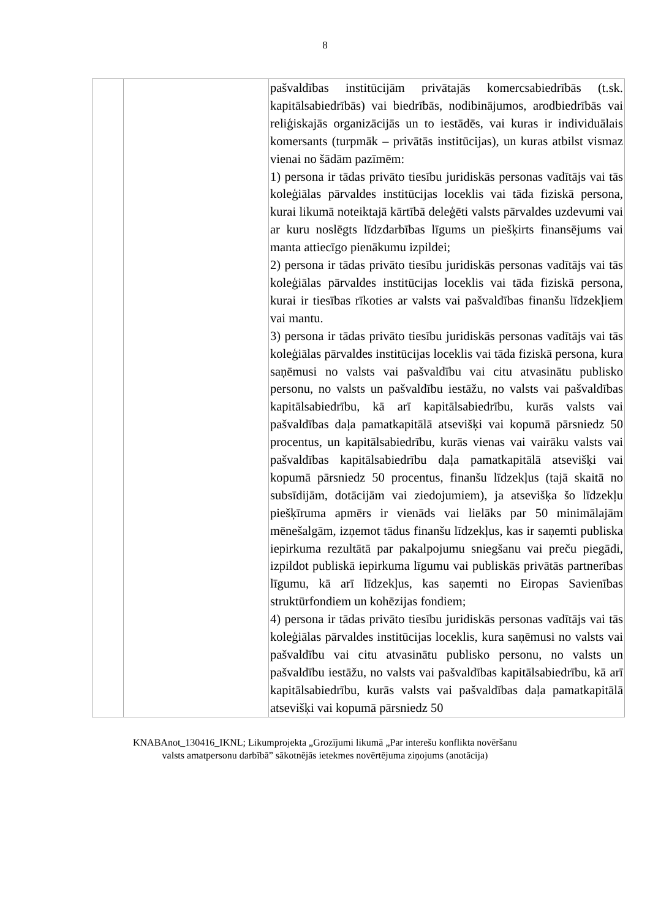8
| | | pašvaldības institūcijām privātajās komercsabiedrībās (t.sk. kapitālsabiedrībās) vai biedrībās, nodibinājumos, arodbiedrībās vai reliģiskajās organizācijās un to iestādēs, vai kuras ir individuālais komersants (turpmāk – privātās institūcijas), un kuras atbilst vismaz vienai no šādām pazīmēm: 1) persona ir tādas privāto tiesību juridiskās personas vadītājs vai tās koleģiālas pārvaldes institūcijas loceklis vai tāda fiziskā persona, kurai likumā noteiktajā kārtībā deleģēti valsts pārvaldes uzdevumi vai ar kuru noslēgts līdzdarbības līgums un piešķirts finansējums vai manta attiecīgo pienākumu izpildei; 2) persona ir tādas privāto tiesību juridiskās personas vadītājs vai tās koleģiālas pārvaldes institūcijas loceklis vai tāda fiziskā persona, kurai ir tiesības rīkoties ar valsts vai pašvaldības finanšu līdzekļiem vai mantu. 3) persona ir tādas privāto tiesību juridiskās personas vadītājs vai tās koleģiālas pārvaldes institūcijas loceklis vai tāda fiziskā persona, kura saņēmusi no valsts vai pašvaldību vai citu atvasinātu publisko personu, no valsts un pašvaldību iestāžu, no valsts vai pašvaldības kapitālsabiedrību, kā arī kapitālsabiedrību, kurās valsts vai pašvaldības daļa pamatkapitālā atsevišķi vai kopumā pārsniedz 50 procentus, un kapitālsabiedrību, kurās vienas vai vairāku valsts vai pašvaldības kapitālsabiedrību daļa pamatkapitālā atsevišķi vai kopumā pārsniedz 50 procentus, finanšu līdzekļus (tajā skaitā no subsīdijām, dotācijām vai ziedojumiem), ja atsevišķa šo līdzekļu piešķīruma apmērs ir vienāds vai lielāks par 50 minimālajām mēnešalgām, izņemot tādus finanšu līdzekļus, kas ir saņemti publiska iepirkuma rezultātā par pakalpojumu sniegšanu vai preču piegādi, izpildot publiskā iepirkuma līgumu vai publiskās privātās partnerības līgumu, kā arī līdzekļus, kas saņemti no Eiropas Savienības struktūrfondiem un kohēzijas fondiem; 4) persona ir tādas privāto tiesību juridiskās personas vadītājs vai tās koleģiālas pārvaldes institūcijas loceklis, kura saņēmusi no valsts vai pašvaldību vai citu atvasinātu publisko personu, no valsts un pašvaldību iestāžu, no valsts vai pašvaldības kapitālsabiedrību, kā arī kapitālsabiedrību, kurās valsts vai pašvaldības daļa pamatkapitālā atsevišķi vai kopumā pārsniedz 50 |
KNABAnot_130416_IKNL; Likumprojekta „Grozījumi likumā „Par interešu konflikta novēršanu
valsts amatpersonu darbībā” sākotnējās ietekmes novērtējuma ziņojums (anotācija)